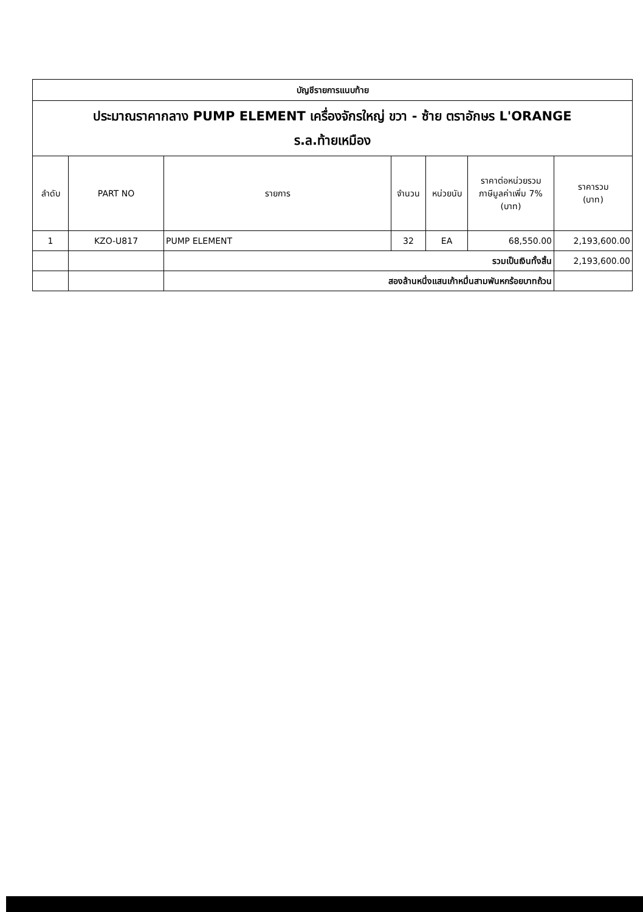| บัญชีรายการแนบท้าย | | | | | | |
| ประมาณราคากลาง PUMP ELEMENT เครื่องจักรใหญ่ ขวา - ซ้าย ตราอักษร L'ORANGE ร.ล.ท้ายเหมือง | | | | | | |
| ลำดับ | PART NO | รายการ | จำนวน | หน่วยนับ | ราคาต่อหน่วยรวม ภาษีมูลค่าเพิ่ม 7% (บาท) | ราคารวม (บาท) |
| 1 | KZO-U817 | PUMP ELEMENT | 32 | EA | 68,550.00 | 2,193,600.00 |
| | | รวมเป็นเงินทั้งสิ้น | | | | 2,193,600.00 |
| | | สองล้านหนึ่งแสนเก้าหมื่นสามพันหกร้อยบาทถ้วน | | | | |